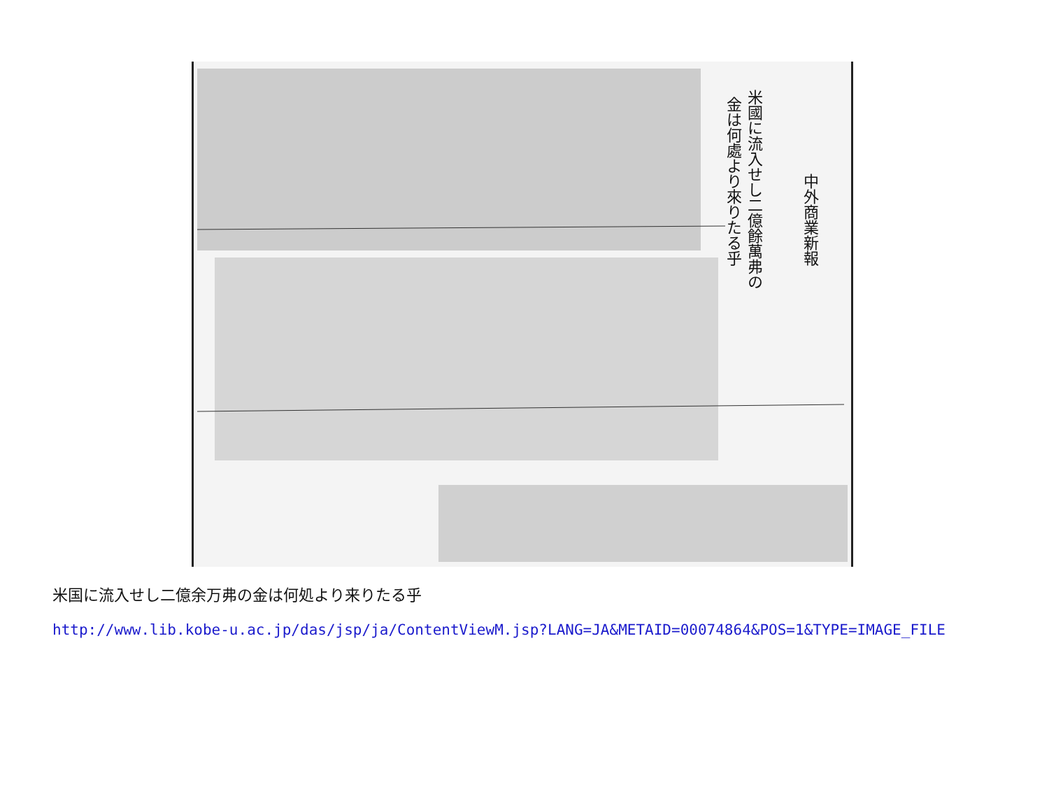中外商業新報
米國に流入せし二億餘萬弗の
金は何處より來りたる乎
米国に流入せし二億余万弗の金は何処より来りたる乎
http://www.lib.kobe-u.ac.jp/das/jsp/ja/ContentViewM.jsp?LANG=JA&METAID=00074864&POS=1&TYPE=IMAGE_FILE